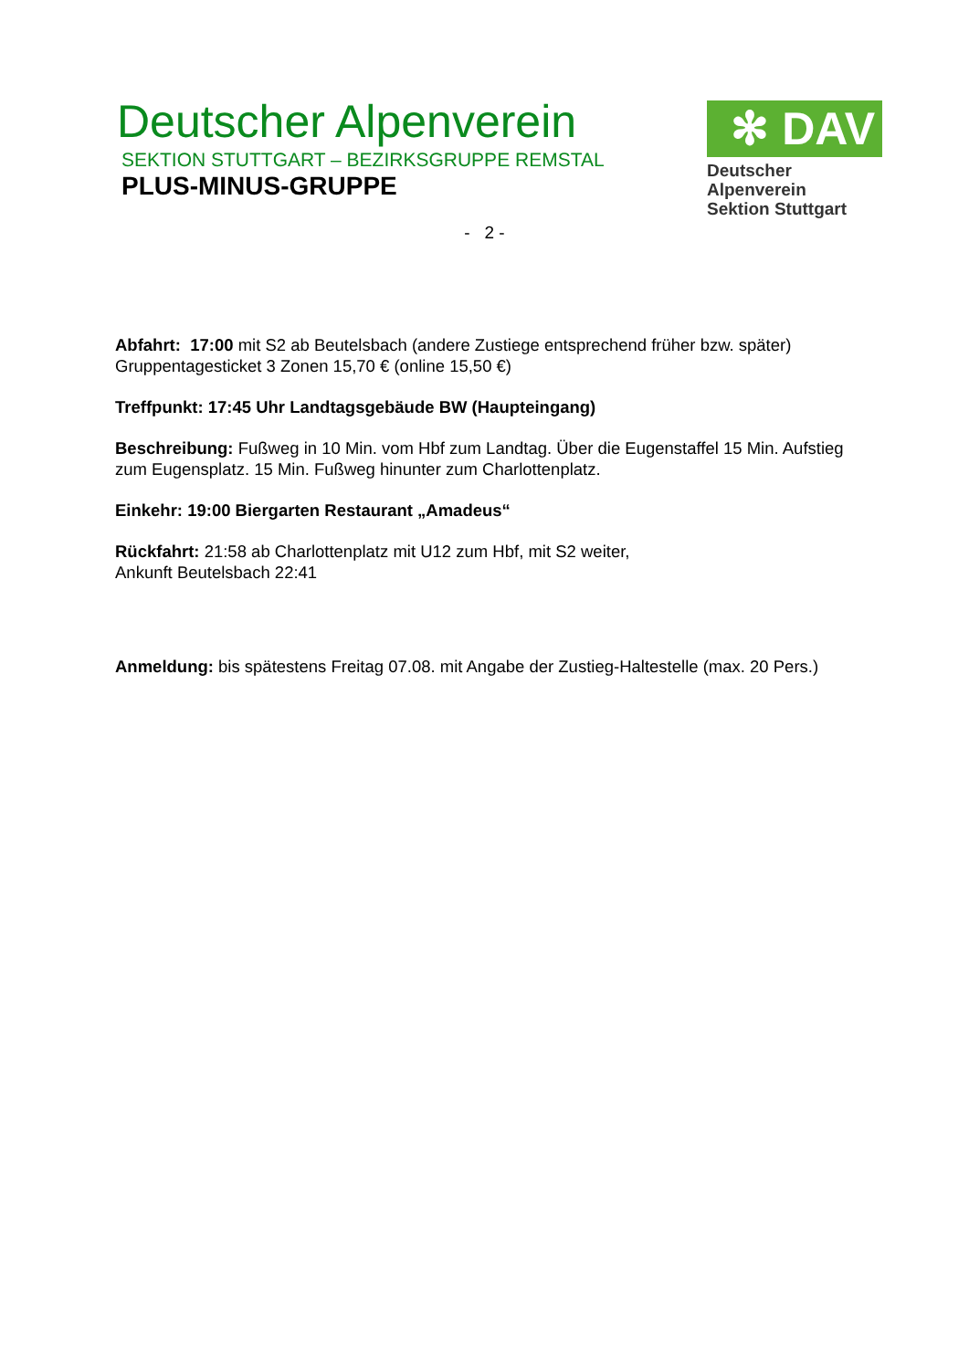Deutscher Alpenverein
SEKTION STUTTGART – BEZIRKSGRUPPE REMSTAL
PLUS-MINUS-GRUPPE
✻ DAV
Deutscher Alpenverein
Sektion Stuttgart
- 2 -
Abfahrt: 17:00 mit S2 ab Beutelsbach (andere Zustiege entsprechend früher bzw. später)
Gruppentagesticket 3 Zonen 15,70 € (online 15,50 €)
Treffpunkt: 17:45 Uhr Landtagsgebäude BW (Haupteingang)
Beschreibung: Fußweg in 10 Min. vom Hbf zum Landtag. Über die Eugenstaffel 15 Min. Aufstieg zum Eugensplatz. 15 Min. Fußweg hinunter zum Charlottenplatz.
Einkehr: 19:00 Biergarten Restaurant „Amadeus“
Rückfahrt: 21:58 ab Charlottenplatz mit U12 zum Hbf, mit S2 weiter,
Ankunft Beutelsbach 22:41
Anmeldung: bis spätestens Freitag 07.08. mit Angabe der Zustieg-Haltestelle (max. 20 Pers.)